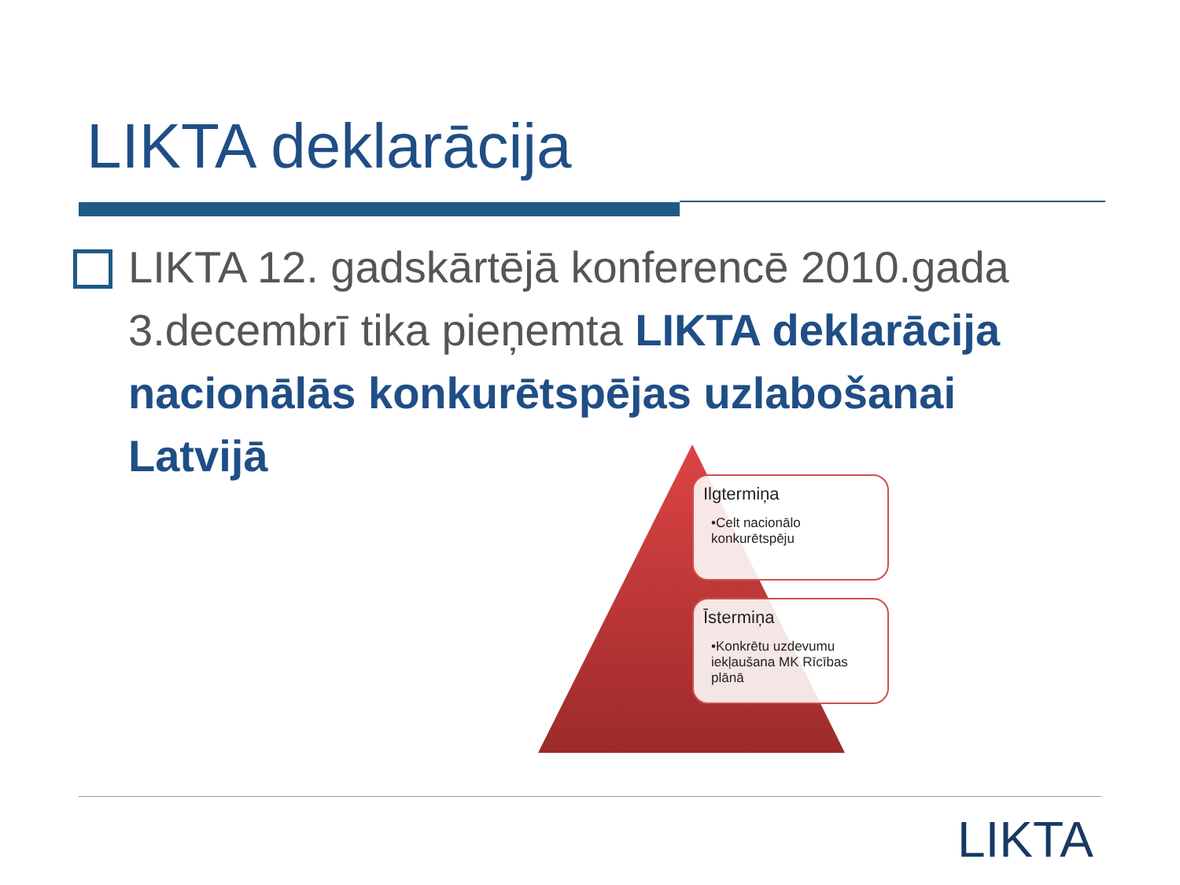LIKTA deklarācija
LIKTA 12. gadskārtējā konferencē 2010.gada 3.decembrī tika pieņemta LIKTA deklarācija nacionālās konkurētspējas uzlabošanai Latvijā
Ilgtermiņa
•Celt nacionālo konkurētspēju
Īstermiņa
•Konkrētu uzdevumu iekļaušana MK Rīcības plānā
LIKTA